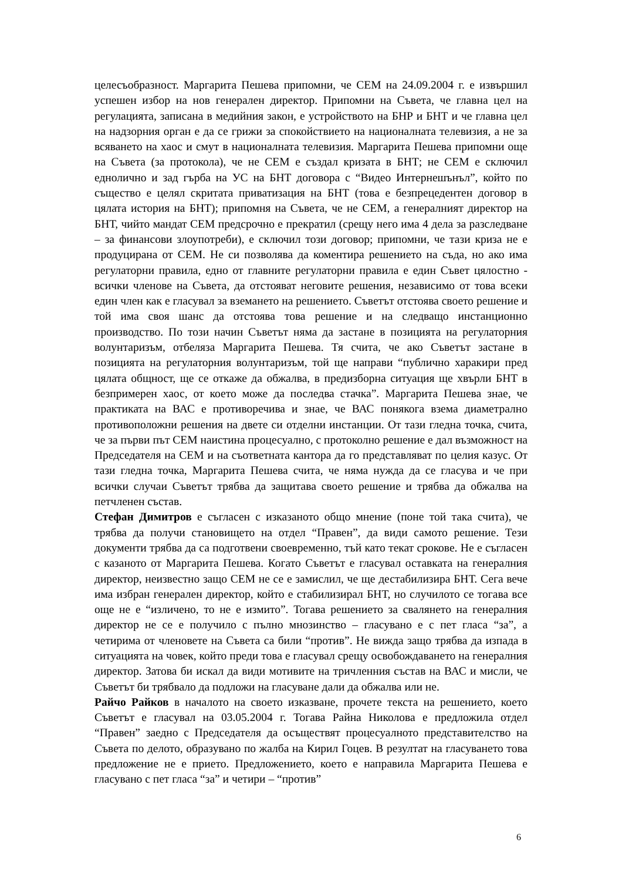целесъобразност. Маргарита Пешева припомни, че СЕМ на 24.09.2004 г. е извършил успешен избор на нов генерален директор. Припомни на Съвета, че главна цел на регулацията, записана в медийния закон, е устройството на БНР и БНТ и че главна цел на надзорния орган е да се грижи за спокойствието на националната телевизия, а не за всяването на хаос и смут в националната телевизия. Маргарита Пешева припомни още на Съвета (за протокола), че не СЕМ е създал кризата в БНТ; не СЕМ е сключил еднолично и зад гърба на УС на БНТ договора с “Видео Интернешънъл”, който по същество е целял скритата приватизация на БНТ (това е безпрецедентен договор в цялата история на БНТ); припомня на Съвета, че не СЕМ, а генералният директор на БНТ, чийто мандат СЕМ предсрочно е прекратил (срещу него има 4 дела за разследване – за финансови злоупотреби), е сключил този договор; припомни, че тази криза не е продуцирана от СЕМ. Не си позволява да коментира решението на съда, но ако има регулаторни правила, едно от главните регулаторни правила е един Съвет цялостно - всички членове на Съвета, да отстояват неговите решения, независимо от това всеки един член как е гласувал за вземането на решението. Съветът отстоява своето решение и той има своя шанс да отстоява това решение и на следващо инстанционно производство. По този начин Съветът няма да застане в позицията на регулаторния волунтаризъм, отбеляза Маргарита Пешева. Тя счита, че ако Съветът застане в позицията на регулаторния волунтаризъм, той ще направи “публично харакири пред цялата общност, ще се откаже да обжалва, в предизборна ситуация ще хвърли БНТ в безпримерен хаос, от което може да последва стачка”. Маргарита Пешева знае, че практиката на ВАС е противоречива и знае, че ВАС понякога взема диаметрално противоположни решения на двете си отделни инстанции. От тази гледна точка, счита, че за първи път СЕМ наистина процесуално, с протоколно решение е дал възможност на Председателя на СЕМ и на съответната кантора да го представляват по целия казус. От тази гледна точка, Маргарита Пешева счита, че няма нужда да се гласува и че при всички случаи Съветът трябва да защитава своето решение и трябва да обжалва на петчленен състав.
Стефан Димитров е съгласен с изказаното общо мнение (поне той така счита), че трябва да получи становището на отдел “Правен”, да види самото решение. Тези документи трябва да са подготвени своевременно, тъй като текат срокове. Не е съгласен с казаното от Маргарита Пешева. Когато Съветът е гласувал оставката на генералния директор, неизвестно защо СЕМ не се е замислил, че ще дестабилизира БНТ. Сега вече има избран генерален директор, който е стабилизирал БНТ, но случилото се тогава все още не е “изличено, то не е измито”. Тогава решението за свалянето на генералния директор не се е получило с пълно мнозинство – гласувано е с пет гласа “за”, а четирима от членовете на Съвета са били “против”. Не вижда защо трябва да изпада в ситуацията на човек, който преди това е гласувал срещу освобождаването на генералния директор. Затова би искал да види мотивите на тричленния състав на ВАС и мисли, че Съветът би трябвало да подложи на гласуване дали да обжалва или не.
Райчо Райков в началото на своето изказване, прочете текста на решението, което Съветът е гласувал на 03.05.2004 г. Тогава Райна Николова е предложила отдел “Правен” заедно с Председателя да осъществят процесуалното представителство на Съвета по делото, образувано по жалба на Кирил Гоцев. В резултат на гласуването това предложение не е прието. Предложението, което е направила Маргарита Пешева е гласувано с пет гласа “за” и четири – “против”
6